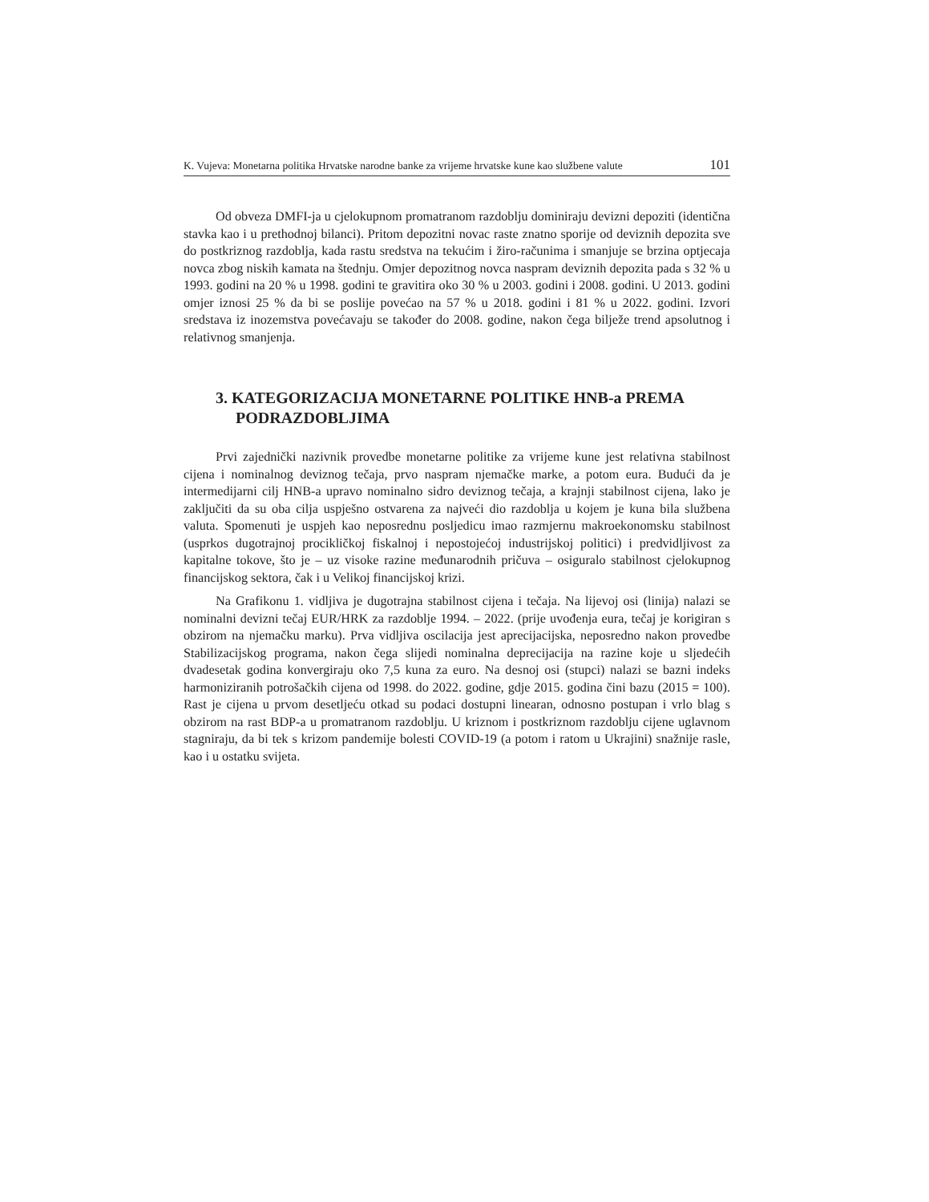K. Vujeva: Monetarna politika Hrvatske narodne banke za vrijeme hrvatske kune kao službene valute 101
Od obveza DMFI-ja u cjelokupnom promatranom razdoblju dominiraju devizni depoziti (identična stavka kao i u prethodnoj bilanci). Pritom depozitni novac raste znatno sporije od deviznih depozita sve do postkriznog razdoblja, kada rastu sredstva na tekućim i žiro-računima i smanjuje se brzina optjecaja novca zbog niskih kamata na štednju. Omjer depozitnog novca naspram deviznih depozita pada s 32 % u 1993. godini na 20 % u 1998. godini te gravitira oko 30 % u 2003. godini i 2008. godini. U 2013. godini omjer iznosi 25 % da bi se poslije povećao na 57 % u 2018. godini i 81 % u 2022. godini. Izvori sredstava iz inozemstva povećavaju se također do 2008. godine, nakon čega bilježe trend apsolutnog i relativnog smanjenja.
3. KATEGORIZACIJA MONETARNE POLITIKE HNB-a PREMA PODRAZDOBLJIMA
Prvi zajednički nazivnik provedbe monetarne politike za vrijeme kune jest relativna stabilnost cijena i nominalnog deviznog tečaja, prvo naspram njemačke marke, a potom eura. Budući da je intermedijarni cilj HNB-a upravo nominalno sidro deviznog tečaja, a krajnji stabilnost cijena, lako je zaključiti da su oba cilja uspješno ostvarena za najveći dio razdoblja u kojem je kuna bila službena valuta. Spomenuti je uspjeh kao neposrednu posljedicu imao razmjernu makroekonomsku stabilnost (usprkos dugotrajnoj procikličkoj fiskalnoj i nepostojećoj industrijskoj politici) i predvidljivost za kapitalne tokove, što je – uz visoke razine međunarodnih pričuva – osiguralo stabilnost cjelokupnog financijskog sektora, čak i u Velikoj financijskoj krizi.
Na Grafikonu 1. vidljiva je dugotrajna stabilnost cijena i tečaja. Na lijevoj osi (linija) nalazi se nominalni devizni tečaj EUR/HRK za razdoblje 1994. – 2022. (prije uvođenja eura, tečaj je korigiran s obzirom na njemačku marku). Prva vidljiva oscilacija jest aprecijacijska, neposredno nakon provedbe Stabilizacijskog programa, nakon čega slijedi nominalna deprecijacija na razine koje u sljedećih dvadesetak godina konvergiraju oko 7,5 kuna za euro. Na desnoj osi (stupci) nalazi se bazni indeks harmoniziranih potrošačkih cijena od 1998. do 2022. godine, gdje 2015. godina čini bazu (2015 = 100). Rast je cijena u prvom desetljeću otkad su podaci dostupni linearan, odnosno postupan i vrlo blag s obzirom na rast BDP-a u promatranom razdoblju. U kriznom i postkriznom razdoblju cijene uglavnom stagniraju, da bi tek s krizom pandemije bolesti COVID-19 (a potom i ratom u Ukrajini) snažnije rasle, kao i u ostatku svijeta.